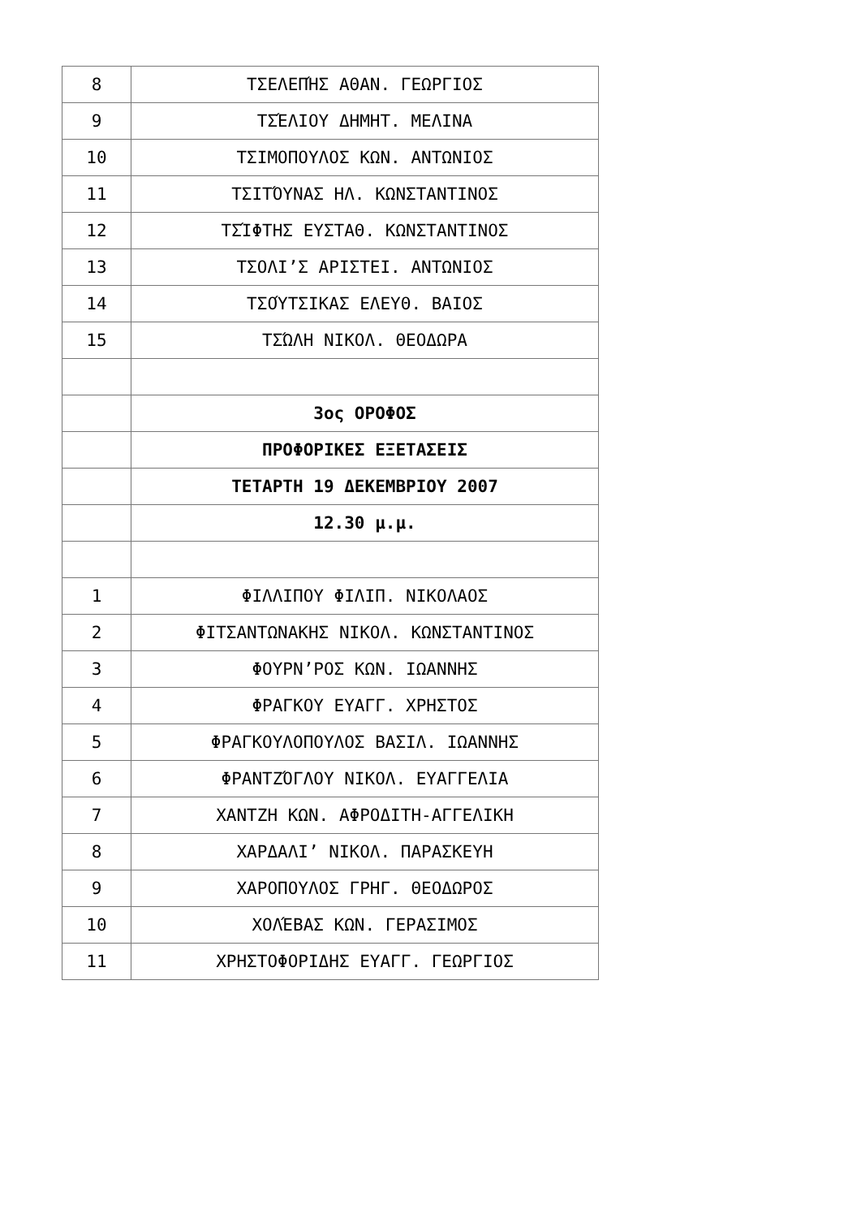| 8 | ΤΣΕΛΕΠΉΣ ΑΘΑΝ. ΓΕΩΡΓΙΟΣ |
| 9 | ΤΣΈΛΙΟΥ ΔΗΜΗΤ. ΜΕΛΙΝΑ |
| 10 | ΤΣΙΜΟΠΟΥΛΟΣ ΚΩΝ. ΑΝΤΩΝΙΟΣ |
| 11 | ΤΣΙΤΌΥΝΑΣ ΗΛ. ΚΩΝΣΤΑΝΤΙΝΟΣ |
| 12 | ΤΣΊΦΤΗΣ ΕΥΣΤΑΘ. ΚΩΝΣΤΑΝΤΙΝΟΣ |
| 13 | ΤΣΟΛΙ’Σ ΑΡΙΣΤΕΙ. ΑΝΤΩΝΙΟΣ |
| 14 | ΤΣΟΎΤΣΙΚΑΣ ΕΛΕΥΘ. ΒΑΙΟΣ |
| 15 | ΤΣΏΛΗ ΝΙΚΟΛ. ΘΕΟΔΩΡΑ |
| | 3ος ΟΡΟΦΟΣ |
| | ΠΡΟΦΟΡΙΚΕΣ ΕΞΕΤΑΣΕΙΣ |
| | ΤΕΤΑΡΤΗ 19 ΔΕΚΕΜΒΡΙΟΥ 2007 |
| | 12.30 μ.μ. |
| 1 | ΦΙΛΛΙΠΟΥ ΦΙΛΙΠ. ΝΙΚΟΛΑΟΣ |
| 2 | ΦΙΤΣΑΝΤΩΝΑΚΗΣ ΝΙΚΟΛ. ΚΩΝΣΤΑΝΤΙΝΟΣ |
| 3 | ΦΟΥΡΝ’ΡΟΣ ΚΩΝ. ΙΩΑΝΝΗΣ |
| 4 | ΦΡΑΓΚΟΥ ΕΥΑΓΓ. ΧΡΗΣΤΟΣ |
| 5 | ΦΡΑΓΚΟΥΛΟΠΟΥΛΟΣ ΒΑΣΙΛ. ΙΩΑΝΝΗΣ |
| 6 | ΦΡΑΝΤΖΌΓΛΟΥ ΝΙΚΟΛ. ΕΥΑΓΓΕΛΙΑ |
| 7 | ΧΑΝΤΖΗ ΚΩΝ. ΑΦΡΟΔΙΤΗ-ΑΓΓΕΛΙΚΗ |
| 8 | ΧΑΡΔΑΛΙ’ ΝΙΚΟΛ. ΠΑΡΑΣΚΕΥΗ |
| 9 | ΧΑΡΟΠΟΥΛΟΣ ΓΡΗΓ. ΘΕΟΔΩΡΟΣ |
| 10 | ΧΟΛΈΒΑΣ ΚΩΝ. ΓΕΡΑΣΙΜΟΣ |
| 11 | ΧΡΗΣΤΟΦΟΡΙΔΗΣ ΕΥΑΓΓ. ΓΕΩΡΓΙΟΣ |